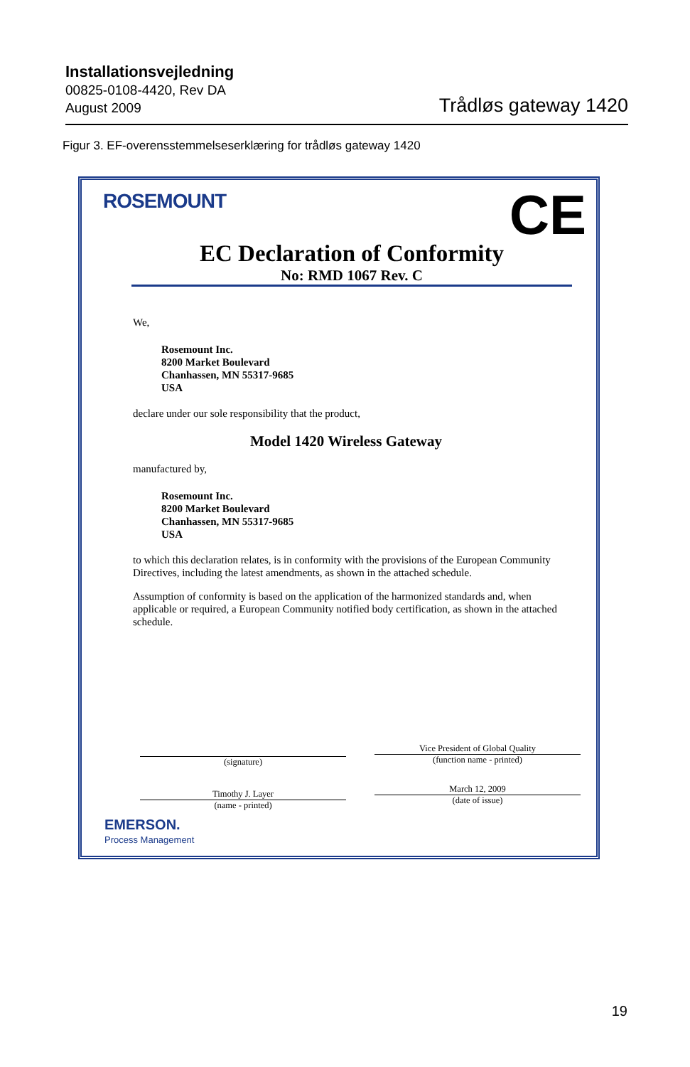Installationsvejledning
00825-0108-4420, Rev DA
August 2009
Trådløs gateway 1420
Figur 3. EF-overensstemmelseserklæring for trådløs gateway 1420
ROSEMOUNT CE
EC Declaration of Conformity
No: RMD 1067 Rev. C
We,
Rosemount Inc.
8200 Market Boulevard
Chanhassen, MN 55317-9685
USA
declare under our sole responsibility that the product,
Model 1420 Wireless Gateway
manufactured by,
Rosemount Inc.
8200 Market Boulevard
Chanhassen, MN 55317-9685
USA
to which this declaration relates, is in conformity with the provisions of the European Community Directives, including the latest amendments, as shown in the attached schedule.
Assumption of conformity is based on the application of the harmonized standards and, when applicable or required, a European Community notified body certification, as shown in the attached schedule.
(signature)
Timothy J. Layer
(name - printed)
Vice President of Global Quality
(function name - printed)
March 12, 2009
(date of issue)
EMERSON.
Process Management
19